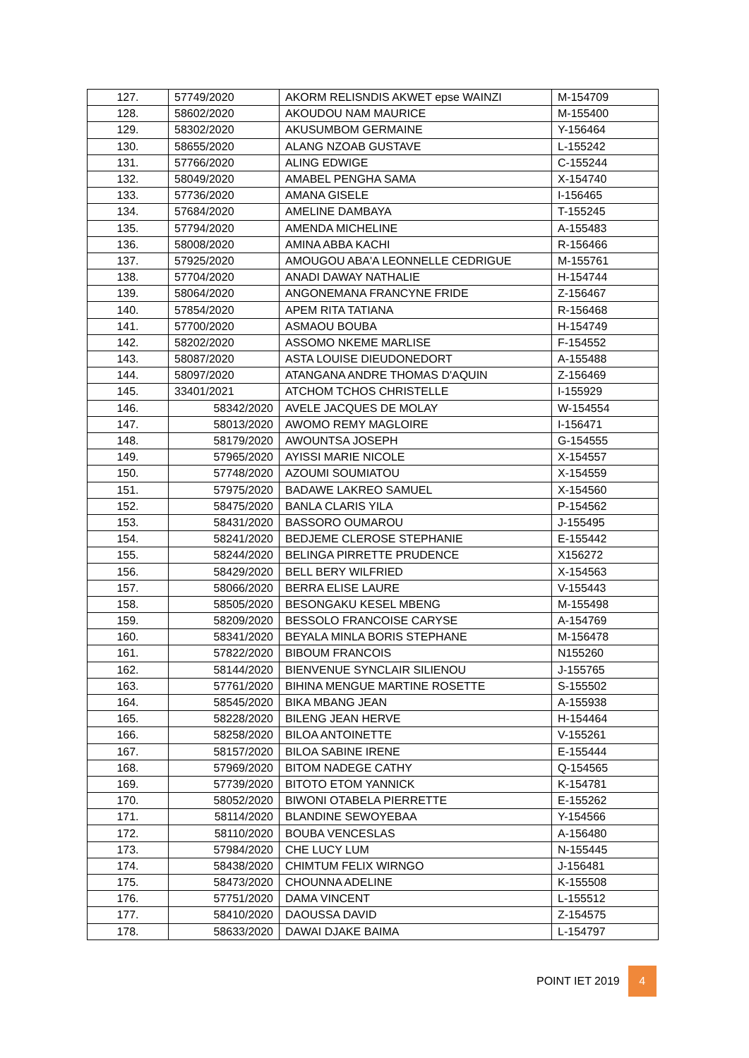| 127. | 57749/2020 | AKORM RELISNDIS AKWET epse WAINZI | M-154709 |
| 128. | 58602/2020 | AKOUDOU NAM MAURICE | M-155400 |
| 129. | 58302/2020 | AKUSUMBOM GERMAINE | Y-156464 |
| 130. | 58655/2020 | ALANG NZOAB GUSTAVE | L-155242 |
| 131. | 57766/2020 | ALING EDWIGE | C-155244 |
| 132. | 58049/2020 | AMABEL PENGHA SAMA | X-154740 |
| 133. | 57736/2020 | AMANA GISELE | I-156465 |
| 134. | 57684/2020 | AMELINE DAMBAYA | T-155245 |
| 135. | 57794/2020 | AMENDA MICHELINE | A-155483 |
| 136. | 58008/2020 | AMINA ABBA KACHI | R-156466 |
| 137. | 57925/2020 | AMOUGOU ABA'A LEONNELLE CEDRIGUE | M-155761 |
| 138. | 57704/2020 | ANADI DAWAY NATHALIE | H-154744 |
| 139. | 58064/2020 | ANGONEMANA FRANCYNE FRIDE | Z-156467 |
| 140. | 57854/2020 | APEM RITA TATIANA | R-156468 |
| 141. | 57700/2020 | ASMAOU BOUBA | H-154749 |
| 142. | 58202/2020 | ASSOMO NKEME MARLISE | F-154552 |
| 143. | 58087/2020 | ASTA LOUISE DIEUDONEDORT | A-155488 |
| 144. | 58097/2020 | ATANGANA ANDRE THOMAS D'AQUIN | Z-156469 |
| 145. | 33401/2021 | ATCHOM TCHOS CHRISTELLE | I-155929 |
| 146. | 58342/2020 | AVELE JACQUES DE MOLAY | W-154554 |
| 147. | 58013/2020 | AWOMO REMY MAGLOIRE | I-156471 |
| 148. | 58179/2020 | AWOUNTSA JOSEPH | G-154555 |
| 149. | 57965/2020 | AYISSI MARIE NICOLE | X-154557 |
| 150. | 57748/2020 | AZOUMI SOUMIATOU | X-154559 |
| 151. | 57975/2020 | BADAWE LAKREO SAMUEL | X-154560 |
| 152. | 58475/2020 | BANLA CLARIS YILA | P-154562 |
| 153. | 58431/2020 | BASSORO OUMAROU | J-155495 |
| 154. | 58241/2020 | BEDJEME CLEROSE STEPHANIE | E-155442 |
| 155. | 58244/2020 | BELINGA PIRRETTE PRUDENCE | X156272 |
| 156. | 58429/2020 | BELL BERY WILFRIED | X-154563 |
| 157. | 58066/2020 | BERRA ELISE LAURE | V-155443 |
| 158. | 58505/2020 | BESONGAKU KESEL MBENG | M-155498 |
| 159. | 58209/2020 | BESSOLO FRANCOISE CARYSE | A-154769 |
| 160. | 58341/2020 | BEYALA MINLA BORIS STEPHANE | M-156478 |
| 161. | 57822/2020 | BIBOUM FRANCOIS | N155260 |
| 162. | 58144/2020 | BIENVENUE SYNCLAIR SILIENOU | J-155765 |
| 163. | 57761/2020 | BIHINA MENGUE MARTINE ROSETTE | S-155502 |
| 164. | 58545/2020 | BIKA MBANG JEAN | A-155938 |
| 165. | 58228/2020 | BILENG JEAN HERVE | H-154464 |
| 166. | 58258/2020 | BILOA ANTOINETTE | V-155261 |
| 167. | 58157/2020 | BILOA SABINE IRENE | E-155444 |
| 168. | 57969/2020 | BITOM NADEGE CATHY | Q-154565 |
| 169. | 57739/2020 | BITOTO ETOM YANNICK | K-154781 |
| 170. | 58052/2020 | BIWONI OTABELA PIERRETTE | E-155262 |
| 171. | 58114/2020 | BLANDINE SEWOYEBAA | Y-154566 |
| 172. | 58110/2020 | BOUBA VENCESLAS | A-156480 |
| 173. | 57984/2020 | CHE LUCY LUM | N-155445 |
| 174. | 58438/2020 | CHIMTUM FELIX WIRNGO | J-156481 |
| 175. | 58473/2020 | CHOUNNA ADELINE | K-155508 |
| 176. | 57751/2020 | DAMA VINCENT | L-155512 |
| 177. | 58410/2020 | DAOUSSA DAVID | Z-154575 |
| 178. | 58633/2020 | DAWAI DJAKE BAIMA | L-154797 |
POINT IET 2019 4